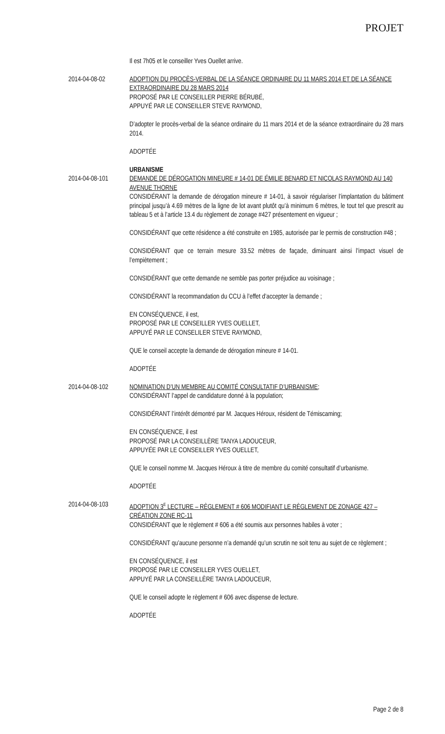PROJET
Il est 7h05 et le conseiller Yves Ouellet arrive.
2014-04-08-02 ADOPTION DU PROCÈS-VERBAL DE LA SÉANCE ORDINAIRE DU 11 MARS 2014 ET DE LA SÉANCE EXTRAORDINAIRE DU 28 MARS 2014
PROPOSÉ PAR LE CONSEILLER PIERRE BÉRUBÉ,
APPUYÉ PAR LE CONSEILLER STEVE RAYMOND,
D’adopter le procès-verbal de la séance ordinaire du 11 mars 2014 et de la séance extraordinaire du 28 mars 2014.
ADOPTÉE
URBANISME
2014-04-08-101 DEMANDE DE DÉROGATION MINEURE # 14-01 DE ÉMILIE BENARD ET NICOLAS RAYMOND AU 140 AVENUE THORNE
CONSIDÉRANT la demande de dérogation mineure # 14-01, à savoir régulariser l’implantation du bâtiment principal jusqu’à 4.69 mètres de la ligne de lot avant plutôt qu’à minimum 6 mètres, le tout tel que prescrit au tableau 5 et à l’article 13.4 du règlement de zonage #427 présentement en vigueur ;
CONSIDÉRANT que cette résidence a été construite en 1985, autorisée par le permis de construction #48 ;
CONSIDÉRANT que ce terrain mesure 33.52 mètres de façade, diminuant ainsi l’impact visuel de l’empiètement ;
CONSIDÉRANT que cette demande ne semble pas porter préjudice au voisinage ;
CONSIDÉRANT la recommandation du CCU à l’effet d’accepter la demande ;
EN CONSÉQUENCE, il est,
PROPOSÉ PAR LE CONSEILLER YVES OUELLET,
APPUYÉ PAR LE CONSELILER STEVE RAYMOND,
QUE le conseil accepte la demande de dérogation mineure # 14-01.
ADOPTÉE
2014-04-08-102 NOMINATION D’UN MEMBRE AU COMITÉ CONSULTATIF D’URBANISME;
CONSIDÉRANT l’appel de candidature donné à la population;
CONSIDÉRANT l’intérêt démontré par M. Jacques Héroux, résident de Témiscaming;
EN CONSÉQUENCE, il est
PROPOSÉ PAR LA CONSEILLÈRE TANYA LADOUCEUR,
APPUYÉE PAR LE CONSEILLER YVES OUELLET,
QUE le conseil nomme M. Jacques Héroux à titre de membre du comité consultatif d’urbanisme.
ADOPTÉE
2014-04-08-103 ADOPTION 3<sup>E</sup> LECTURE – RÈGLEMENT # 606 MODIFIANT LE RÈGLEMENT DE ZONAGE 427 – CRÉATION ZONE RC-11
CONSIDÉRANT que le règlement # 606 a été soumis aux personnes habiles à voter ;
CONSIDÉRANT qu’aucune personne n’a demandé qu’un scrutin ne soit tenu au sujet de ce règlement ;
EN CONSÉQUENCE, il est
PROPOSÉ PAR LE CONSEILLER YVES OUELLET,
APPUYÉ PAR LA CONSEILLÈRE TANYA LADOUCEUR,
QUE le conseil adopte le règlement # 606 avec dispense de lecture.
ADOPTÉE
Page 2 de 8